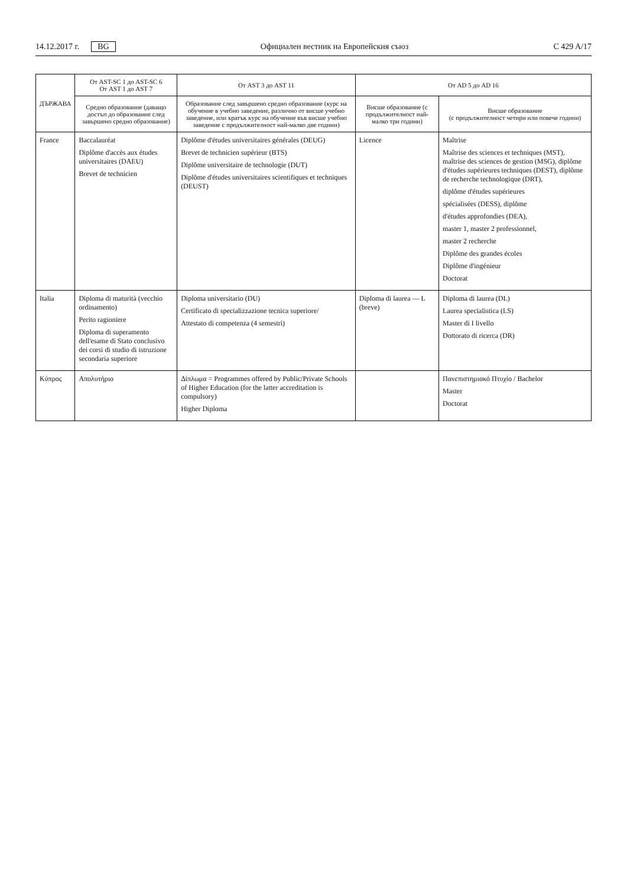14.12.2017 г. BG
Официален вестник на Европейския съюз C 429 A/17
| ДЪРЖАВА | От AST-SC 1 до AST-SC 6 От AST 1 до AST 7 | От AST 3 до AST 11 | От AD 5 до AD 16 | |
| --- | --- | --- | --- | --- |
| | Средно образование (даващо достъп до образование след завършено средно образование) | Образование след завършено средно образование (курс на обучение в учебно заведение, различно от висше учебно заведение, или кратък курс на обучение във висше учебно заведение с продължителност най-малко две години) | Висше образование (с продължителност най-малко три години) | Висше образование (с продължителност четири или повече години) |
| France | Baccalauréat Diplôme d'accès aux études universitaires (DAEU) Brevet de technicien | Diplôme d'études universitaires générales (DEUG) Brevet de technicien supérieur (BTS) Diplôme universitaire de technologie (DUT) Diplôme d'études universitaires scientifiques et techniques (DEUST) | Licence | Maîtrise Maîtrise des sciences et techniques (MST), maîtrise des sciences de gestion (MSG), diplôme d'études supérieures techniques (DEST), diplôme de recherche technologique (DRT), diplôme d'études supérieures spécialisées (DESS), diplôme d'études approfondies (DEA), master 1, master 2 professionnel, master 2 recherche Diplôme des grandes écoles Diplôme d'ingénieur Doctorat |
| Italia | Diploma di maturità (vecchio ordinamento) Perito ragioniere Diploma di superamento dell'esame di Stato conclusivo dei corsi di studio di istruzione secondaria superiore | Diploma universitario (DU) Certificato di specializzazione tecnica superiore/ Attestato di competenza (4 semestri) | Diploma di laurea — L (breve) | Diploma di laurea (DL) Laurea specialistica (LS) Master di I livello Dottorato di ricerca (DR) |
| Κύπρος | Απολυτήριο | Δίπλωμα = Programmes offered by Public/Private Schools of Higher Education (for the latter accreditation is compulsory) Higher Diploma | | Πανεπιστημιακό Πτυχίο / Bachelor Master Doctorat |